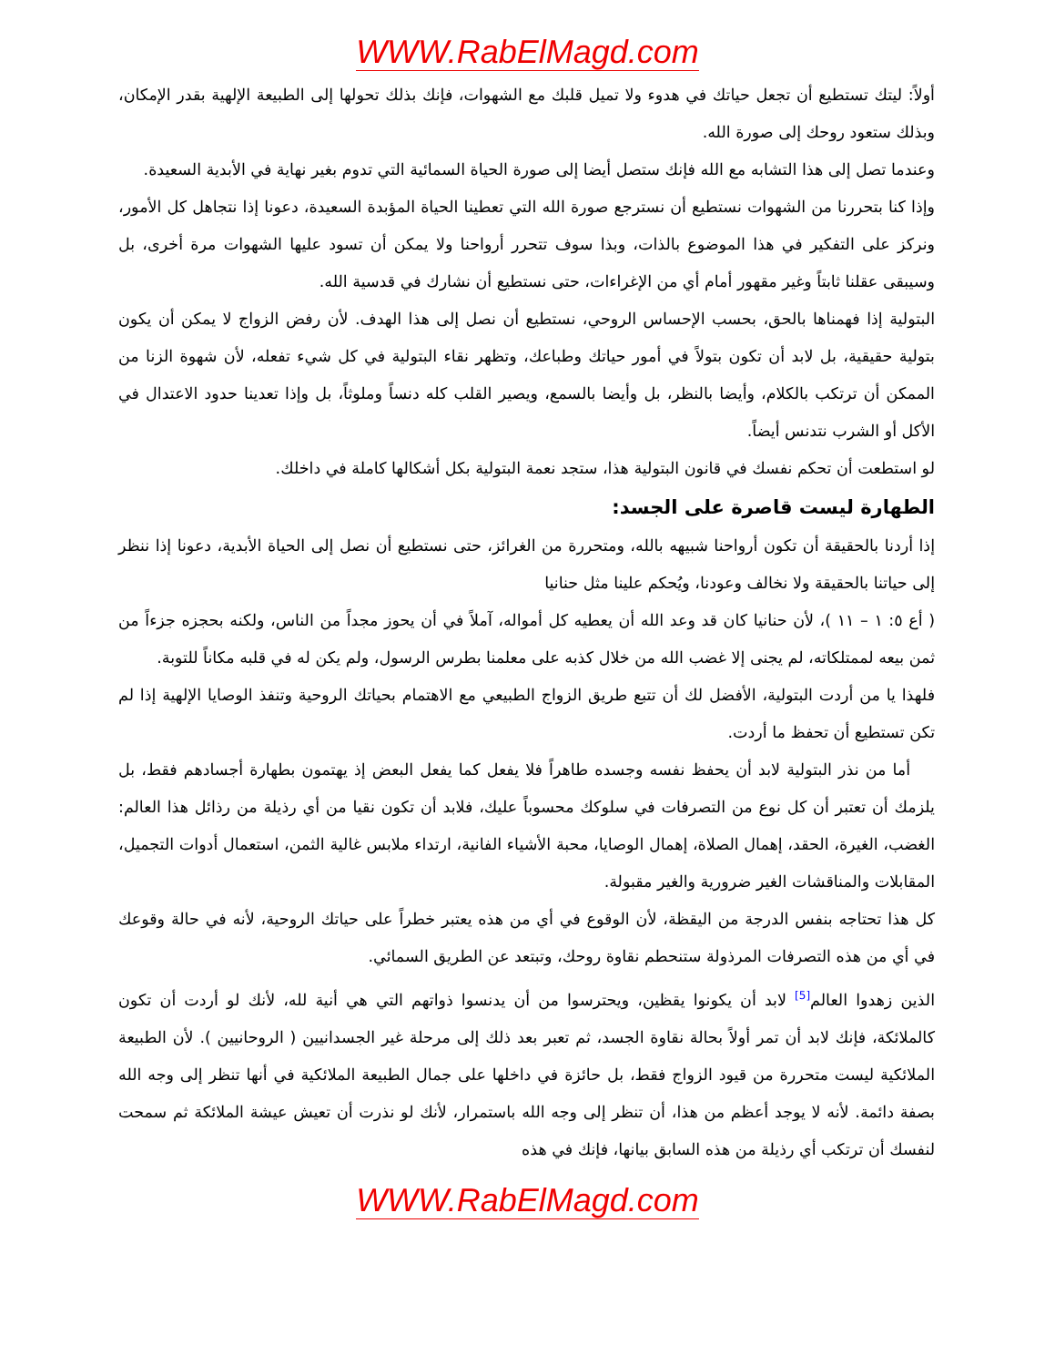WWW.RabElMagd.com
أولاً: ليتك تستطيع أن تجعل حياتك في هدوء ولا تميل قلبك مع الشهوات، فإنك بذلك تحولها إلى الطبيعة الإلهية بقدر الإمكان، وبذلك ستعود روحك إلى صورة الله.
وعندما تصل إلى هذا التشابه مع الله فإنك ستصل أيضا إلى صورة الحياة السمائية التي تدوم بغير نهاية في الأبدية السعيدة.
وإذا كنا بتحررنا من الشهوات نستطيع أن نسترجع صورة الله التي تعطينا الحياة المؤبدة السعيدة، دعونا إذا نتجاهل كل الأمور، ونركز على التفكير في هذا الموضوع بالذات، وبذا سوف تتحرر أرواحنا ولا يمكن أن تسود عليها الشهوات مرة أخرى، بل وسيبقى عقلنا ثابتاً وغير مقهور أمام أي من الإغراءات، حتى نستطيع أن نشارك في قدسية الله.
البتولية إذا فهمناها بالحق، بحسب الإحساس الروحي، نستطيع أن نصل إلى هذا الهدف. لأن رفض الزواج لا يمكن أن يكون بتولية حقيقية، بل لابد أن تكون بتولاً في أمور حياتك وطباعك، وتظهر نقاء البتولية في كل شيء تفعله، لأن شهوة الزنا من الممكن أن ترتكب بالكلام، وأيضا بالنظر، بل وأيضا بالسمع، ويصير القلب كله دنساً وملوثاً، بل وإذا تعدينا حدود الاعتدال في الأكل أو الشرب نتدنس أيضاً.
لو استطعت أن تحكم نفسك في قانون البتولية هذا، ستجد نعمة البتولية بكل أشكالها كاملة في داخلك.
الطهارة ليست قاصرة على الجسد:
إذا أردنا بالحقيقة أن تكون أرواحنا شبيهه بالله، ومتحررة من الغرائز، حتى نستطيع أن نصل إلى الحياة الأبدية، دعونا إذا ننظر إلى حياتنا بالحقيقة ولا نخالف وعودنا، ويُحكم علينا مثل حنانيا
( أع ٥: ١ – ١١ )، لأن حنانيا كان قد وعد الله أن يعطيه كل أمواله، آملاً في أن يحوز مجداً من الناس، ولكنه بحجزه جزءاً من ثمن بيعه لممتلكاته، لم يجنى إلا غضب الله من خلال كذبه على معلمنا بطرس الرسول، ولم يكن له في قلبه مكاناً للتوبة.
فلهذا يا من أردت البتولية، الأفضل لك أن تتبع طريق الزواج الطبيعي مع الاهتمام بحياتك الروحية وتنفذ الوصايا الإلهية إذا لم تكن تستطيع أن تحفظ ما أردت.
أما من نذر البتولية لابد أن يحفظ نفسه وجسده طاهراً فلا يفعل كما يفعل البعض إذ يهتمون بطهارة أجسادهم فقط، بل يلزمك أن تعتبر أن كل نوع من التصرفات في سلوكك محسوباً عليك، فلابد أن تكون نقيا من أي رذيلة من رذائل هذا العالم: الغضب، الغيرة، الحقد، إهمال الصلاة، إهمال الوصايا، محبة الأشياء الفانية، ارتداء ملابس غالية الثمن، استعمال أدوات التجميل، المقابلات والمناقشات الغير ضرورية والغير مقبولة.
كل هذا تحتاجه بنفس الدرجة من اليقظة، لأن الوقوع في أي من هذه يعتبر خطراً على حياتك الروحية، لأنه في حالة وقوعك في أي من هذه التصرفات المرذولة ستنحطم نقاوة روحك، وتبتعد عن الطريق السمائي.
الذين زهدوا العالم<sup>[5]</sup> لابد أن يكونوا يقظين، ويحترسوا من أن يدنسوا ذواتهم التي هي أنية لله، لأنك لو أردت أن تكون كالملائكة، فإنك لابد أن تمر أولاً بحالة نقاوة الجسد، ثم تعبر بعد ذلك إلى مرحلة غير الجسدانيين ( الروحانيين ). لأن الطبيعة الملائكية ليست متحررة من قيود الزواج فقط، بل حائزة في داخلها على جمال الطبيعة الملائكية في أنها تنظر إلى وجه الله بصفة دائمة. لأنه لا يوجد أعظم من هذا، أن تنظر إلى وجه الله باستمرار، لأنك لو نذرت أن تعيش عيشة الملائكة ثم سمحت لنفسك أن ترتكب أي رذيلة من هذه السابق بيانها، فإنك في هذه
WWW.RabElMagd.com